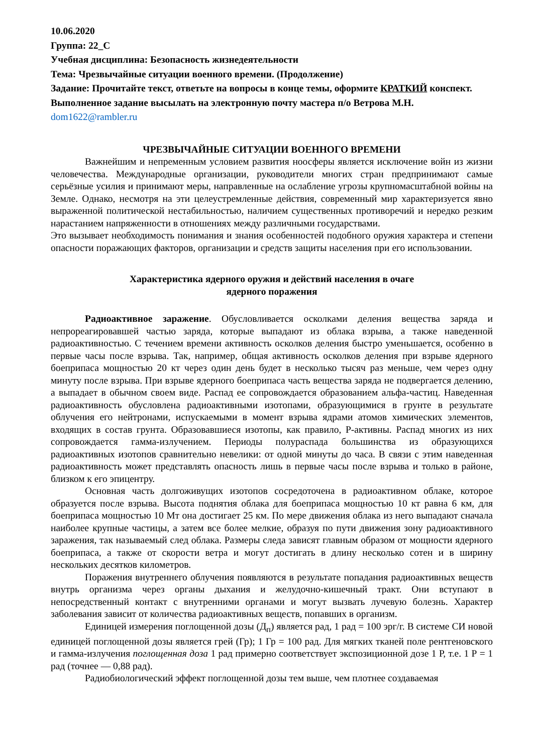10.06.2020
Группа: 22_С
Учебная дисциплина: Безопасность жизнедеятельности
Тема: Чрезвычайные ситуации военного времени. (Продолжение)
Задание: Прочитайте текст, ответьте на вопросы в конце темы, оформите КРАТКИЙ конспект.
Выполненное задание высылать на электронную почту мастера п/о Ветрова М.Н.
dom1622@rambler.ru
ЧРЕЗВЫЧАЙНЫЕ СИТУАЦИИ ВОЕННОГО ВРЕМЕНИ
Важнейшим и непременным условием развития ноосферы является исключение войн из жизни человечества. Международные организации, руководители многих стран предпринимают самые серьёзные усилия и принимают меры, направленные на ослабление угрозы крупномасштабной войны на Земле. Однако, несмотря на эти целеустремленные действия, современный мир характеризуется явно выраженной политической нестабильностью, наличием существенных противоречий и нередко резким нарастанием напряженности в отношениях между различными государствами.
Это вызывает необходимость понимания и знания особенностей подобного оружия характера и степени опасности поражающих факторов, организации и средств защиты населения при его использовании.
Характеристика ядерного оружия и действий населения в очаге
ядерного поражения
Радиоактивное заражение. Обусловливается осколками деления вещества заряда и непрореагировавшей частью заряда, которые выпадают из облака взрыва, а также наведенной радиоактивностью. С течением времени активность осколков деления быстро уменьшается, особенно в первые часы после взрыва. Так, например, общая активность осколков деления при взрыве ядерного боеприпаса мощностью 20 кт через один день будет в несколько тысяч раз меньше, чем через одну минуту после взрыва. При взрыве ядерного боеприпаса часть вещества заряда не подвергается делению, а выпадает в обычном своем виде. Распад ее сопровождается образованием альфа-частиц. Наведенная радиоактивность обусловлена радиоактивными изотопами, образующимися в грунте в результате облучения его нейтронами, испускаемыми в момент взрыва ядрами атомов химических элементов, входящих в состав грунта. Образовавшиеся изотопы, как правило, Р-активны. Распад многих из них сопровождается гамма-излучением. Периоды полураспада большинства из образующихся радиоактивных изотопов сравнительно невелики: от одной минуты до часа. В связи с этим наведенная радиоактивность может представлять опасность лишь в первые часы после взрыва и только в районе, близком к его эпицентру.
Основная часть долгоживущих изотопов сосредоточена в радиоактивном облаке, которое образуется после взрыва. Высота поднятия облака для боеприпаса мощностью 10 кт равна 6 км, для боеприпаса мощностью 10 Мт она достигает 25 км. По мере движения облака из него выпадают сначала наиболее крупные частицы, а затем все более мелкие, образуя по пути движения зону радиоактивного заражения, так называемый след облака. Размеры следа зависят главным образом от мощности ядерного боеприпаса, а также от скорости ветра и могут достигать в длину несколько сотен и в ширину нескольких десятков километров.
Поражения внутреннего облучения появляются в результате попадания радиоактивных веществ внутрь организма через органы дыхания и желудочно-кишечный тракт. Они вступают в непосредственный контакт с внутренними органами и могут вызвать лучевую болезнь. Характер заболевания зависит от количества радиоактивных веществ, попавших в организм.
Единицей измерения поглощенной дозы (Д<sub>п</sub>) является рад, 1 рад = 100 эрг/г. В системе СИ новой единицей поглощенной дозы является грей (Гр); 1 Гр = 100 рад. Для мягких тканей поле рентгеновского и гамма-излучения поглощенная доза 1 рад примерно соответствует экспозиционной дозе 1 Р, т.е. 1 Р = 1 рад (точнее — 0,88 рад).
Радиобиологический эффект поглощенной дозы тем выше, чем плотнее создаваемая